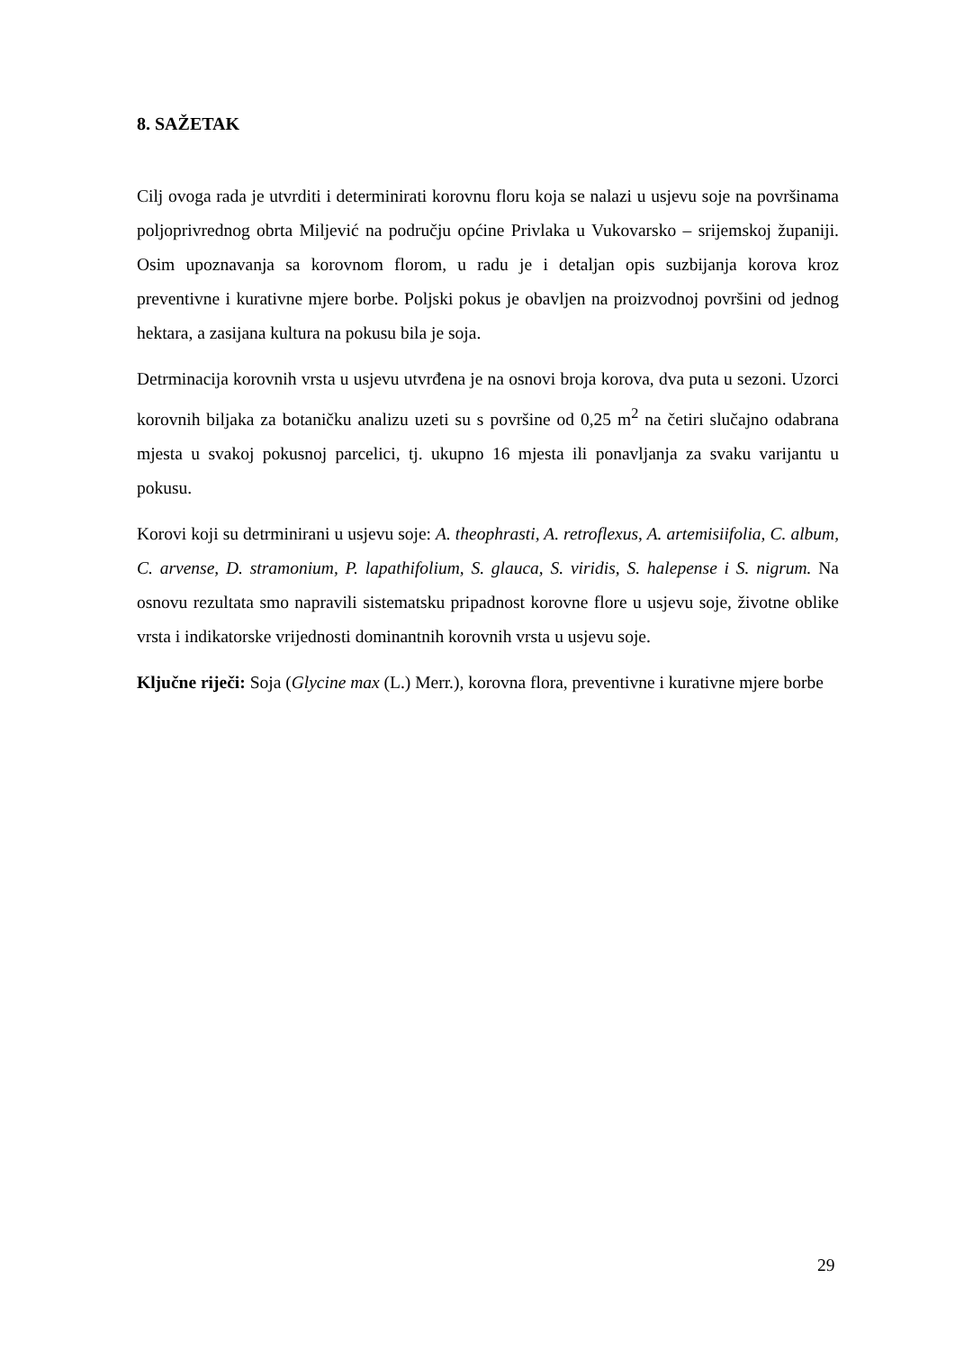8. SAŽETAK
Cilj ovoga rada je utvrditi i determinirati korovnu floru koja se nalazi u usjevu soje na površinama poljoprivrednog obrta Miljević na području općine Privlaka u Vukovarsko – srijemskoj županiji. Osim upoznavanja sa korovnom florom, u radu je i detaljan opis suzbijanja korova kroz preventivne i kurativne mjere borbe. Poljski pokus je obavljen na proizvodnoj površini od jednog hektara, a zasijana kultura na pokusu bila je soja.
Detrminacija korovnih vrsta u usjevu utvrđena je na osnovi broja korova, dva puta u sezoni. Uzorci korovnih biljaka za botaničku analizu uzeti su s površine od 0,25 m<sup>2</sup> na četiri slučajno odabrana mjesta u svakoj pokusnoj parcelici, tj. ukupno 16 mjesta ili ponavljanja za svaku varijantu u pokusu.
Korovi koji su detrminirani u usjevu soje: A. theophrasti, A. retroflexus, A. artemisiifolia, C. album, C. arvense, D. stramonium, P. lapathifolium, S. glauca, S. viridis, S. halepense i S. nigrum. Na osnovu rezultata smo napravili sistematsku pripadnost korovne flore u usjevu soje, životne oblike vrsta i indikatorske vrijednosti dominantnih korovnih vrsta u usjevu soje.
Ključne riječi: Soja (Glycine max (L.) Merr.), korovna flora, preventivne i kurativne mjere borbe
29